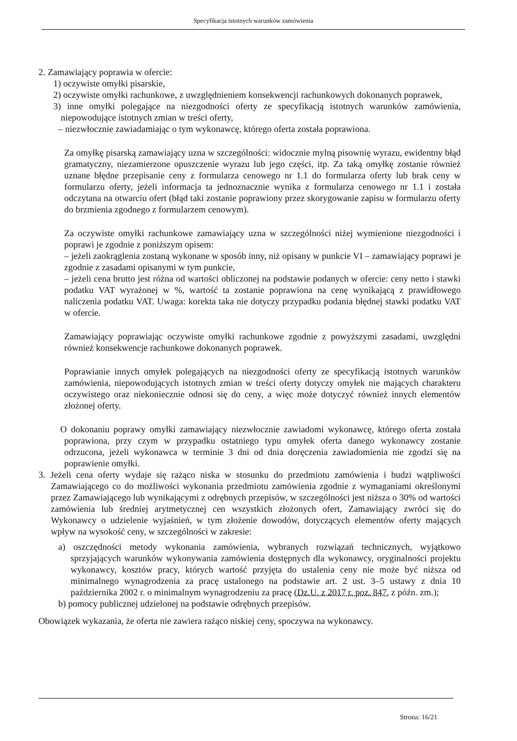Specyfikacja istotnych warunków zamówienia
2. Zamawiający poprawia w ofercie:
1) oczywiste omyłki pisarskie,
2) oczywiste omyłki rachunkowe, z uwzględnieniem konsekwencji rachunkowych dokonanych poprawek,
3) inne omyłki polegające na niezgodności oferty ze specyfikacją istotnych warunków zamówienia, niepowodujące istotnych zmian w treści oferty,
– niezwłocznie zawiadamiając o tym wykonawcę, którego oferta została poprawiona.
Za omyłkę pisarską zamawiający uzna w szczególności: widocznie mylną pisownię wyrazu, ewidentny błąd gramatyczny, niezamierzone opuszczenie wyrazu lub jego części, itp. Za taką omyłkę zostanie również uznane błędne przepisanie ceny z formularza cenowego nr 1.1 do formularza oferty lub brak ceny w formularzu oferty, jeżeli informacja ta jednoznacznie wynika z formularza cenowego nr 1.1 i została odczytana na otwarciu ofert (błąd taki zostanie poprawiony przez skorygowanie zapisu w formularzu oferty do brzmienia zgodnego z formularzem cenowym).
Za oczywiste omyłki rachunkowe zamawiający uzna w szczególności niżej wymienione niezgodności i poprawi je zgodnie z poniższym opisem:
– jeżeli zaokrąglenia zostaną wykonane w sposób inny, niż opisany w punkcie VI – zamawiający poprawi je zgodnie z zasadami opisanymi w tym punkcie,
– jeżeli cena brutto jest różna od wartości obliczonej na podstawie podanych w ofercie: ceny netto i stawki podatku VAT wyrażonej w %, wartość ta zostanie poprawiona na cenę wynikającą z prawidłowego naliczenia podatku VAT. Uwaga: korekta taka nie dotyczy przypadku podania błędnej stawki podatku VAT w ofercie.
Zamawiający poprawiając oczywiste omyłki rachunkowe zgodnie z powyższymi zasadami, uwzględni również konsekwencje rachunkowe dokonanych poprawek.
Poprawianie innych omyłek polegających na niezgodności oferty ze specyfikacją istotnych warunków zamówienia, niepowodujących istotnych zmian w treści oferty dotyczy omyłek nie mających charakteru oczywistego oraz niekoniecznie odnosi się do ceny, a więc może dotyczyć również innych elementów złożonej oferty.
O dokonaniu poprawy omyłki zamawiający niezwłocznie zawiadomi wykonawcę, którego oferta została poprawiona, przy czym w przypadku ostatniego typu omyłek oferta danego wykonawcy zostanie odrzucona, jeżeli wykonawca w terminie 3 dni od dnia doręczenia zawiadomienia nie zgodzi się na poprawienie omyłki.
3. Jeżeli cena oferty wydaje się rażąco niska w stosunku do przedmiotu zamówienia i budzi wątpliwości Zamawiającego co do możliwości wykonania przedmiotu zamówienia zgodnie z wymaganiami określonymi przez Zamawiającego lub wynikającymi z odrębnych przepisów, w szczególności jest niższa o 30% od wartości zamówienia lub średniej arytmetycznej cen wszystkich złożonych ofert, Zamawiający zwróci się do Wykonawcy o udzielenie wyjaśnień, w tym złożenie dowodów, dotyczących elementów oferty mających wpływ na wysokość ceny, w szczególności w zakresie:
a) oszczędności metody wykonania zamówienia, wybranych rozwiązań technicznych, wyjątkowo sprzyjających warunków wykonywania zamówienia dostępnych dla wykonawcy, oryginalności projektu wykonawcy, kosztów pracy, których wartość przyjęta do ustalenia ceny nie może być niższa od minimalnego wynagrodzenia za pracę ustalonego na podstawie art. 2 ust. 3–5 ustawy z dnia 10 października 2002 r. o minimalnym wynagrodzeniu za pracę (Dz.U. z 2017 r. poz. 847, z późn. zm.);
b) pomocy publicznej udzielonej na podstawie odrębnych przepisów.
Obowiązek wykazania, że oferta nie zawiera rażąco niskiej ceny, spoczywa na wykonawcy.
Strona: 16/21